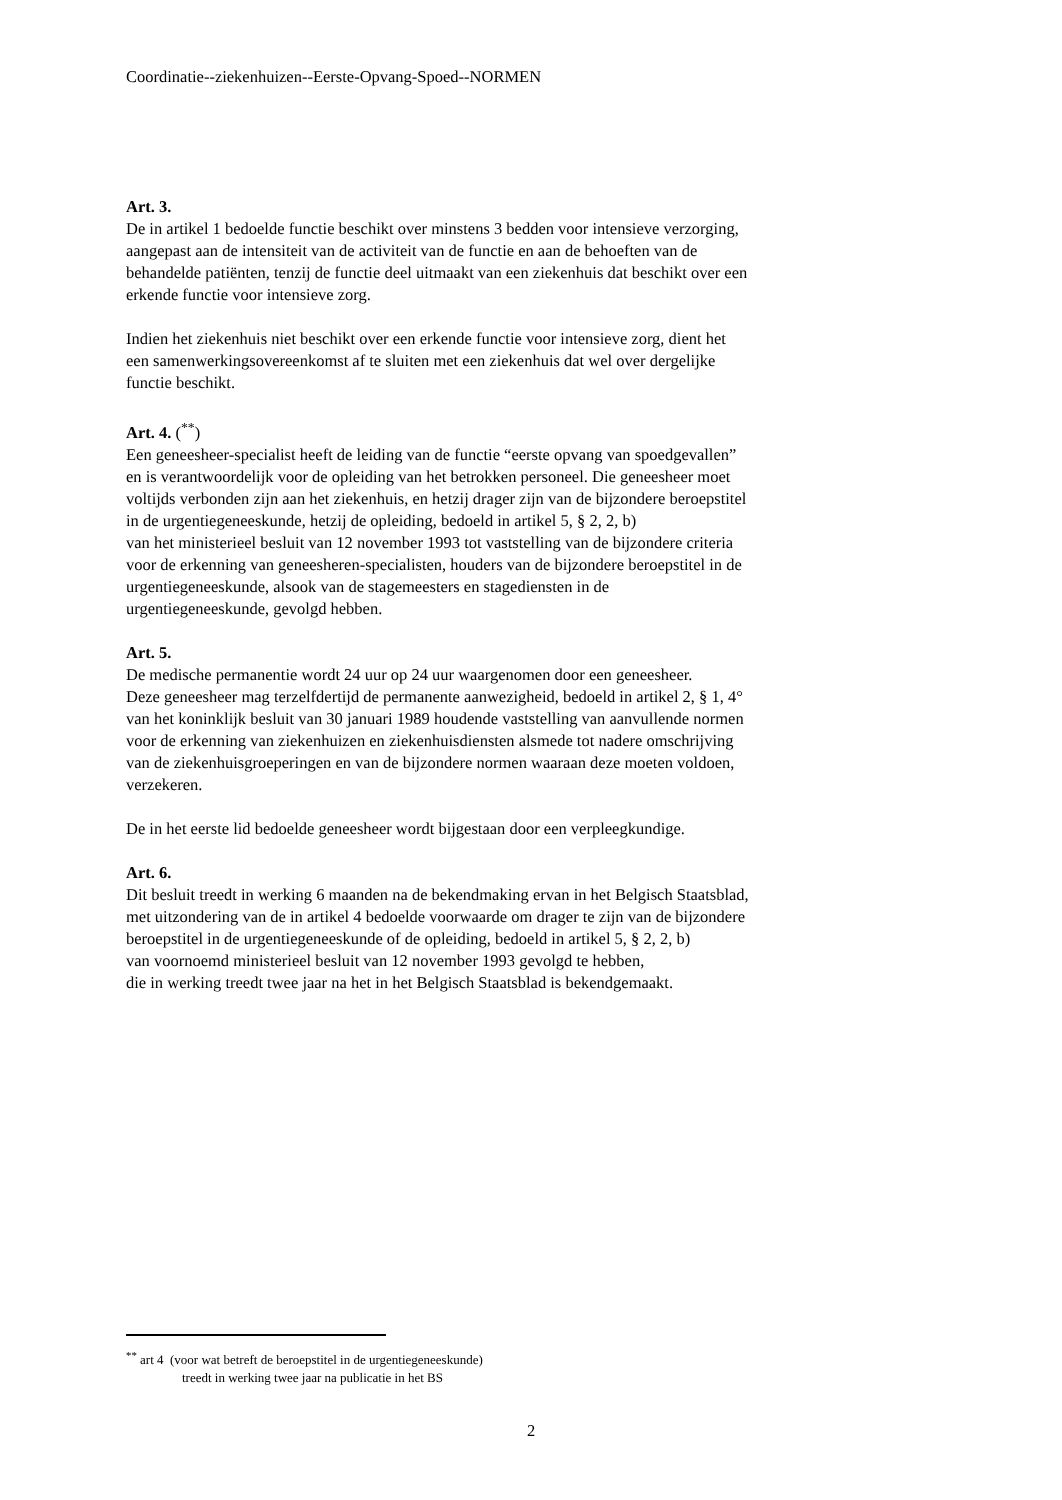Coordinatie--ziekenhuizen--Eerste-Opvang-Spoed--NORMEN
Art. 3.
De in artikel 1 bedoelde functie beschikt over minstens 3 bedden voor intensieve verzorging,
aangepast aan de intensiteit van de activiteit van de functie en aan de behoeften van de
behandelde patiënten, tenzij de functie deel uitmaakt van een ziekenhuis dat beschikt over een
erkende functie voor intensieve zorg.
Indien het ziekenhuis niet beschikt over een erkende functie voor intensieve zorg, dient het
een samenwerkingsovereenkomst af te sluiten met een ziekenhuis dat wel over dergelijke
functie beschikt.
Art. 4. (<sup>**</sup>)
Een geneesheer-specialist heeft de leiding van de functie “eerste opvang van spoedgevallen”
en is verantwoordelijk voor de opleiding van het betrokken personeel. Die geneesheer moet
voltijds verbonden zijn aan het ziekenhuis, en hetzij drager zijn van de bijzondere beroepstitel
in de urgentiegeneeskunde, hetzij de opleiding, bedoeld in artikel 5, § 2, 2, b)
van het ministerieel besluit van 12 november 1993 tot vaststelling van de bijzondere criteria
voor de erkenning van geneesheren-specialisten, houders van de bijzondere beroepstitel in de
urgentiegeneeskunde, alsook van de stagemeesters en stagediensten in de
urgentiegeneeskunde, gevolgd hebben.
Art. 5.
De medische permanentie wordt 24 uur op 24 uur waargenomen door een geneesheer.
Deze geneesheer mag terzelfdertijd de permanente aanwezigheid, bedoeld in artikel 2, § 1, 4°
van het koninklijk besluit van 30 januari 1989 houdende vaststelling van aanvullende normen
voor de erkenning van ziekenhuizen en ziekenhuisdiensten alsmede tot nadere omschrijving
van de ziekenhuisgroeperingen en van de bijzondere normen waaraan deze moeten voldoen,
verzekeren.
De in het eerste lid bedoelde geneesheer wordt bijgestaan door een verpleegkundige.
Art. 6.
Dit besluit treedt in werking 6 maanden na de bekendmaking ervan in het Belgisch Staatsblad,
met uitzondering van de in artikel 4 bedoelde voorwaarde om drager te zijn van de bijzondere
beroepstitel in de urgentiegeneeskunde of de opleiding, bedoeld in artikel 5, § 2, 2, b)
van voornoemd ministerieel besluit van 12 november 1993 gevolgd te hebben,
die in werking treedt twee jaar na het in het Belgisch Staatsblad is bekendgemaakt.
<sup>**</sup> art 4 (voor wat betreft de beroepstitel in de urgentiegeneeskunde)
treedt in werking twee jaar na publicatie in het BS
2